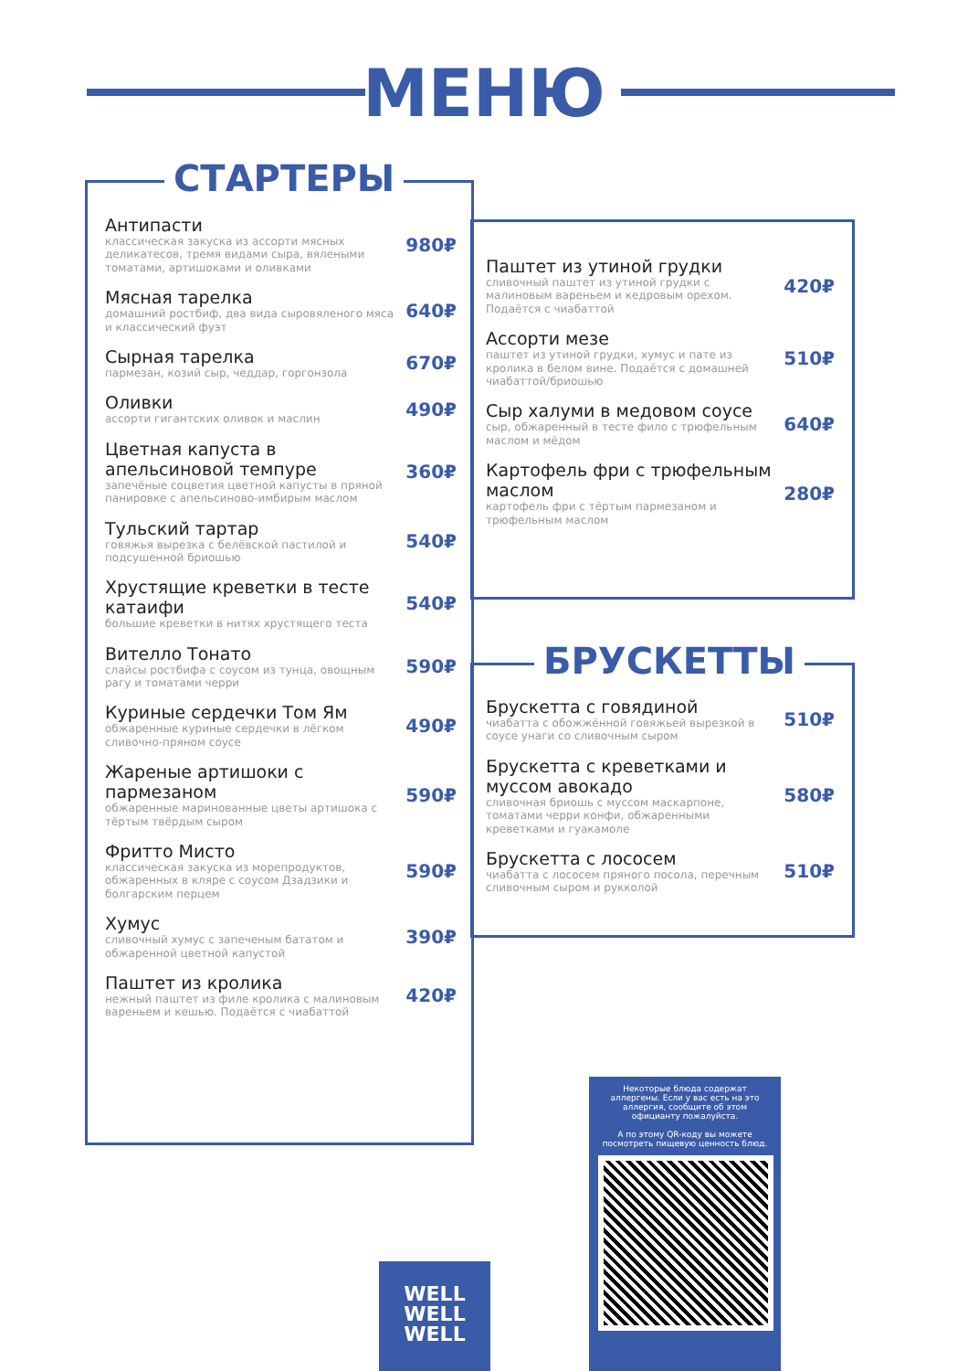МЕНЮ
СТАРТЕРЫ
Антипасти
классическая закуска из ассорти мясных деликатесов, тремя видами сыра, вялеными томатами, артишоками и оливками
980₽
Мясная тарелка
домашний ростбиф, два вида сыровяленого мяса и классический фуэт
640₽
Сырная тарелка
пармезан, козий сыр, чеддар, горгонзола
670₽
Оливки
ассорти гигантских оливок и маслин
490₽
Цветная капуста в апельсиновой темпуре
запечёные соцветия цветной капусты в пряной панировке с апельсиново-имбирым маслом
360₽
Тульский тартар
говяжья вырезка с белёвской пастилой и подсушенной бриошью
540₽
Хрустящие креветки в тесте катаифи
большие креветки в нитях хрустящего теста
540₽
Вителло Тонато
слайсы ростбифа с соусом из тунца, овощным рагу и томатами черри
590₽
Куриные сердечки Том Ям
обжаренные куриные сердечки в лёгком сливочно-пряном соусе
490₽
Жареные артишоки с пармезаном
обжаренные маринованные цветы артишока с тёртым твёрдым сыром
590₽
Фритто Мисто
классическая закуска из морепродуктов, обжаренных в кляре с соусом Дзадзики и болгарским перцем
590₽
Хумус
сливочный хумус с запеченым бататом и обжаренной цветной капустой
390₽
Паштет из кролика
нежный паштет из филе кролика с малиновым вареньем и кешью. Подаётся с чиабаттой
420₽
Паштет из утиной грудки
сливочный паштет из утиной грудки с малиновым вареньем и кедровым орехом. Подаётся с чиабаттой
420₽
Ассорти мезе
паштет из утиной грудки, хумус и пате из кролика в белом вине. Подаётся с домашней чиабаттой/бриошью
510₽
Сыр халуми в медовом соусе
сыр, обжаренный в тесте фило с трюфельным маслом и мёдом
640₽
Картофель фри с трюфельным маслом
картофель фри с тёртым пармезаном и трюфельным маслом
280₽
БРУСКЕТТЫ
Брускетта с говядиной
чиабатта с обожжённой говяжьей вырезкой в соусе унаги со сливочным сыром
510₽
Брускетта с креветками и муссом авокадо
сливочная бриошь с муссом маскарпоне, томатами черри конфи, обжаренными креветками и гуакамоле
580₽
Брускетта с лососем
чиабатта с лососем пряного посола, перечным сливочным сыром и рукколой
510₽
Некоторые блюда содержат аллергены. Если у вас есть на это аллергия, сообщите об этом официанту пожалуйста.
А по этому QR-коду вы можете посмотреть пищевую ценность блюд.
WELL
WELL
WELL